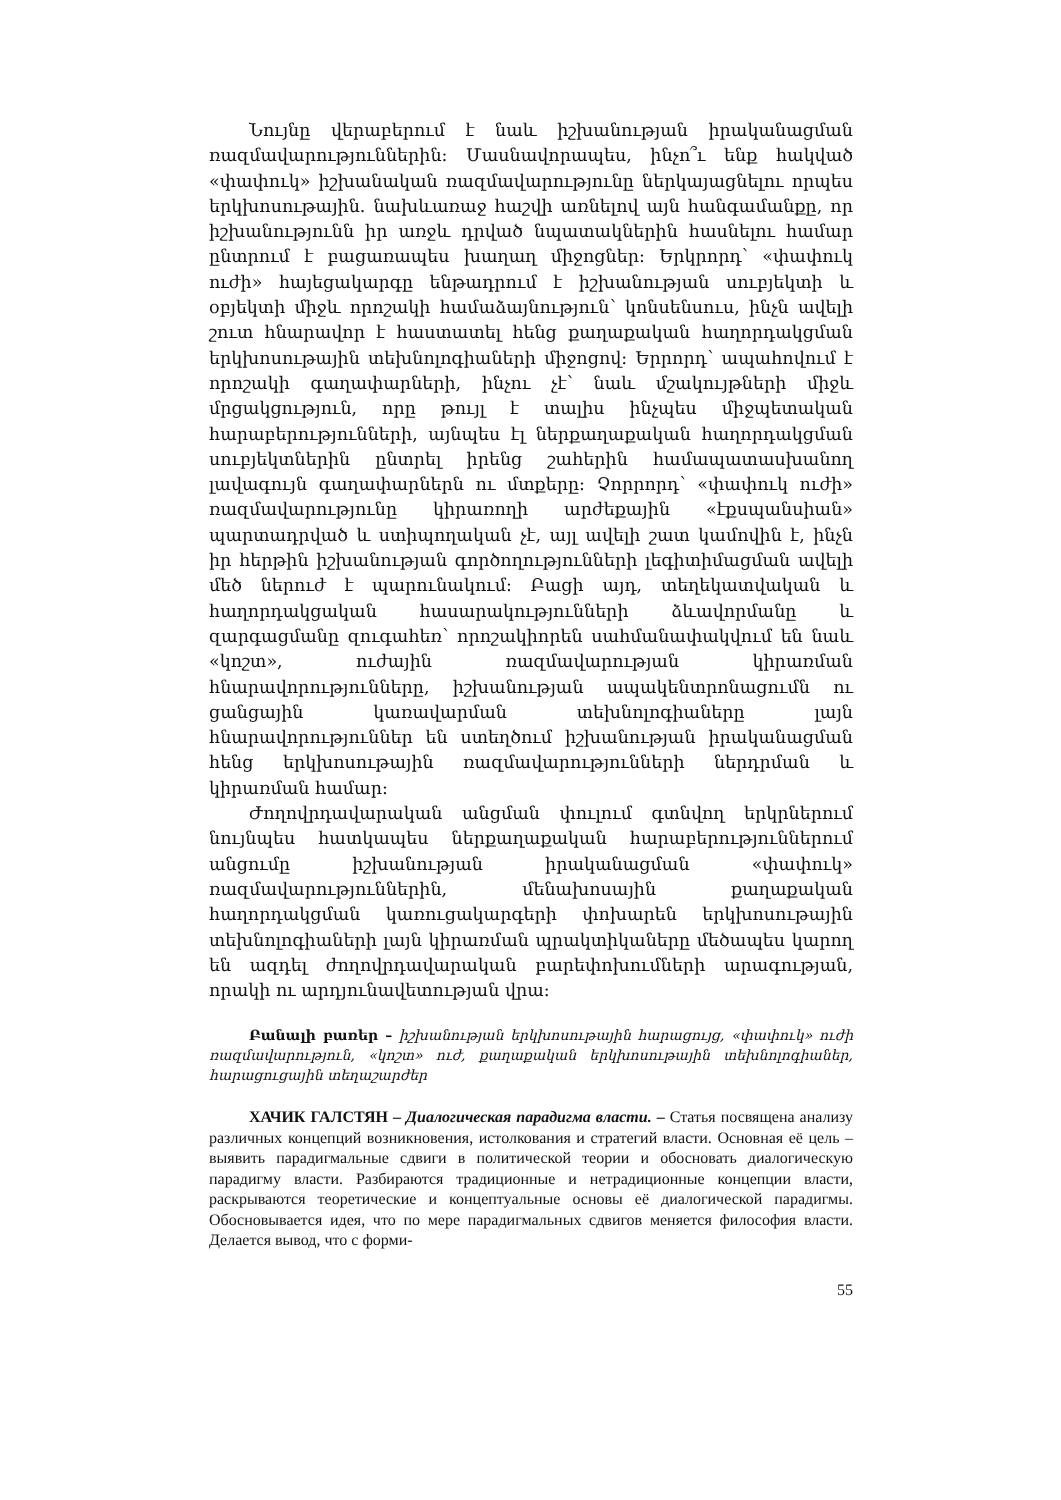Նույնը վերաբերում է նաև իշխանության իրականացման ռազմավարություններին: Մասնավորապես, ինչո՞ւ ենք հակված «փափուկ» իշխանական ռազմավարությունը ներկայացնելու որպես երկխոսութային. նախևառաջ հաշվի առնելով այն հանգամանքը, որ իշխանությունն իր առջև դրված նպատակներին հասնելու համար ընտրում է բացառապես խաղաղ միջոցներ: Երկրորդ՝ «փափուկ ուժի» հայեցակարգը ենթադրում է իշխանության սուբյեկտի և օբյեկտի միջև որոշակի համաձայնություն՝ կոնսենսուս, ինչն ավելի շուտ հնարավոր է հաստատել հենց քաղաքական հաղորդակցման երկխոսութային տեխնոլոգիաների միջոցով: Երրորդ՝ ապահովում է որոշակի գաղափարների, ինչու չէ՝ նաև մշակույթների միջև մրցակցություն, որը թույլ է տալիս ինչպես միջպետական հարաբերությունների, այնպես էլ ներքաղաքական հաղորդակցման սուբյեկտներին ընտրել իրենց շահերին համապատասխանող լավագույն գաղափարներն ու մտքերը: Չորրորդ՝ «փափուկ ուժի» ռազմավարությունը կիրառողի արժեքային «էքսպանսիան» պարտադրված և ստիպողական չէ, այլ ավելի շատ կամովին է, ինչն իր հերթին իշխանության գործողությունների լեգիտիմացման ավելի մեծ ներուժ է պարունակում: Բացի այդ, տեղեկատվական և հաղորդակցական հասարակությունների ձևավորմանը և զարգացմանը զուգահեռ՝ որոշակիորեն սահմանափակվում են նաև «կոշտ», ուժային ռազմավարության կիրառման հնարավորությունները, իշխանության ապակենտրոնացումն ու ցանցային կառավարման տեխնոլոգիաները լայն հնարավորություններ են ստեղծում իշխանության իրականացման հենց երկխոսութային ռազմավարությունների ներդրման և կիրառման համար:
Ժողովրդավարական անցման փուլում գտնվող երկրներում նույնպես հատկապես ներքաղաքական հարաբերություններում անցումը իշխանության իրականացման «փափուկ» ռազմավարություններին, մենախոսային քաղաքական հաղորդակցման կառուցակարգերի փոխարեն երկխոսութային տեխնոլոգիաների լայն կիրառման պրակտիկաները մեծապես կարող են ազդել ժողովրդավարական բարեփոխումների արագության, որակի ու արդյունավետության վրա:
Բանալի բառեր – իշխանության երկխոսութային հարացույց, «փափուկ» ուժի ռազմավարություն, «կոշտ» ուժ, քաղաքական երկխոսութային տեխնոլոգիաներ, հարացուցային տեղաշարժեր
ХАЧИК ГАЛСТЯН – Диалогическая парадигма власти. – Статья посвящена анализу различных концепций возникновения, истолкования и стратегий власти. Основная её цель – выявить парадигмальные сдвиги в политической теории и обосновать диалогическую парадигму власти. Разбираются традиционные и нетрадиционные концепции власти, раскрываются теоретические и концептуальные основы её диалогической парадигмы. Обосновывается идея, что по мере парадигмальных сдвигов меняется философия власти. Делается вывод, что с форми-
55